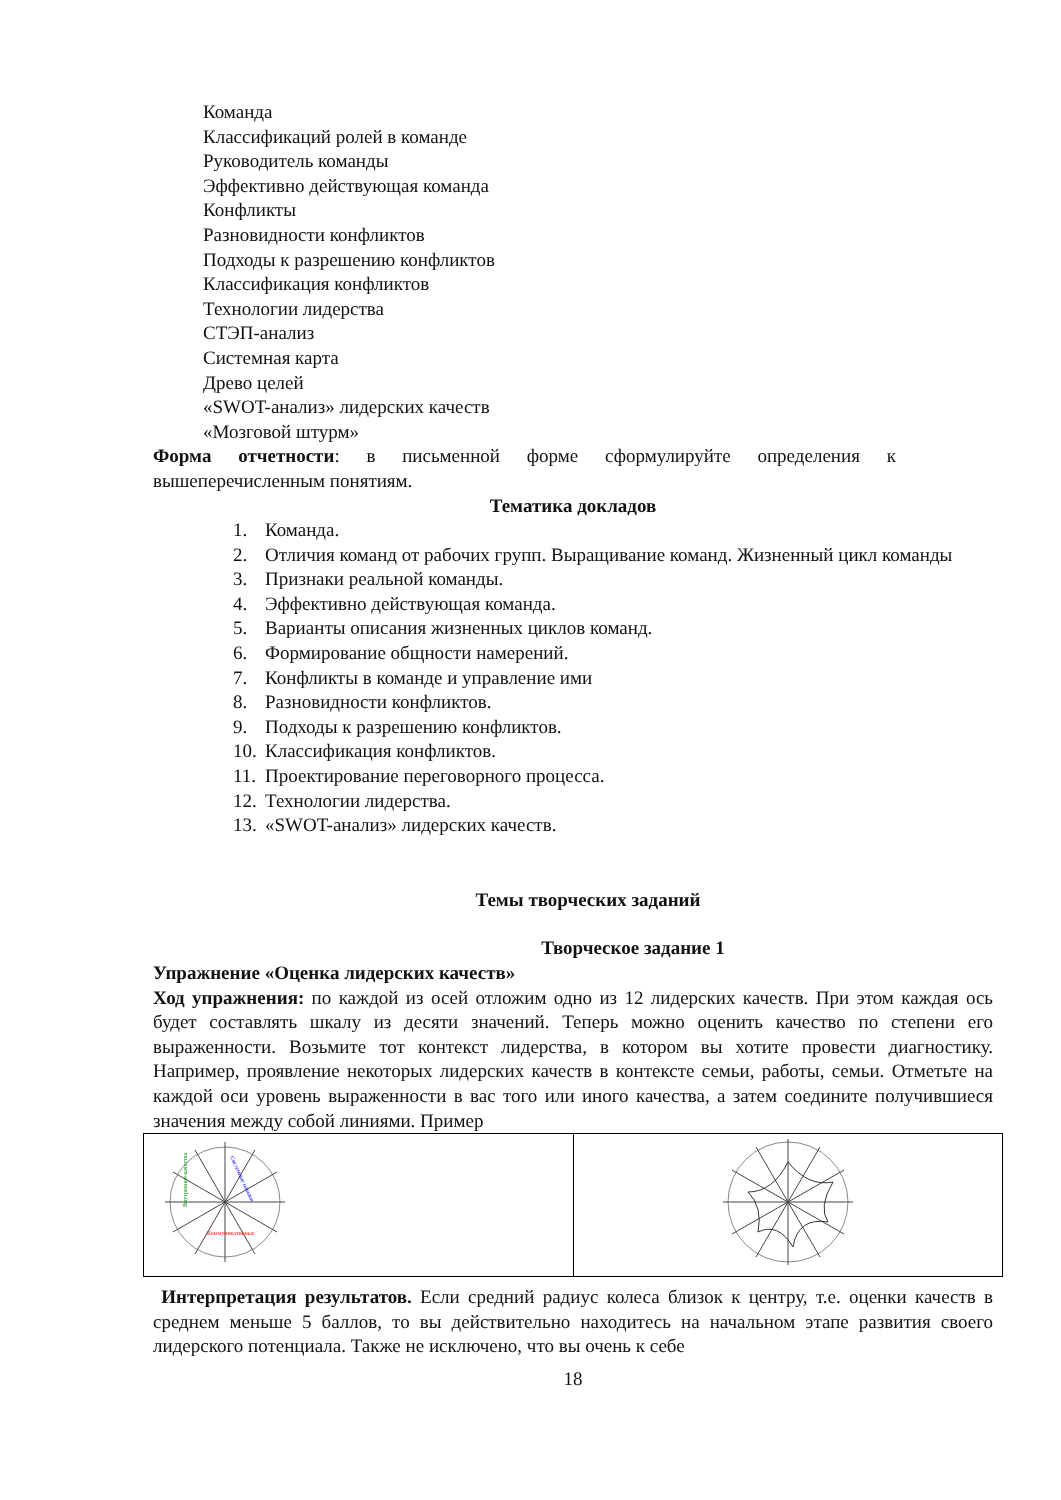Команда
Классификаций ролей в команде
Руководитель команды
Эффективно действующая команда
Конфликты
Разновидности конфликтов
Подходы к разрешению конфликтов
Классификация конфликтов
Технологии лидерства
СТЭП-анализ
Системная карта
Древо целей
«SWOT-анализ» лидерских качеств
«Мозговой штурм»
Форма отчетности: в письменной форме сформулируйте определения к
вышеперечисленным понятиям.
Тематика докладов
1. Команда.
2. Отличия команд от рабочих групп. Выращивание команд. Жизненный цикл команды
3. Признаки реальной команды.
4. Эффективно действующая команда.
5. Варианты описания жизненных циклов команд.
6. Формирование общности намерений.
7. Конфликты в команде и управление ими
8. Разновидности конфликтов.
9. Подходы к разрешению конфликтов.
10. Классификация конфликтов.
11. Проектирование переговорного процесса.
12. Технологии лидерства.
13. «SWOT-анализ» лидерских качеств.
Темы творческих заданий
Творческое задание 1
Упражнение «Оценка лидерских качеств»
Ход упражнения: по каждой из осей отложим одно из 12 лидерских качеств. При этом каждая ось будет составлять шкалу из десяти значений. Теперь можно оценить качество по степени его выраженности. Возьмите тот контекст лидерства, в котором вы хотите провести диагностику. Например, проявление некоторых лидерских качеств в контексте семьи, работы, семьи. Отметьте на каждой оси уровень выраженности в вас того или иного качества, а затем соедините получившиеся значения между собой линиями. Пример
| Внутренние качества Системные навыки Коммуникативные | |
Интерпретация результатов. Если средний радиус колеса близок к центру, т.е. оценки качеств в среднем меньше 5 баллов, то вы действительно находитесь на начальном этапе развития своего лидерского потенциала. Также не исключено, что вы очень к себе
18